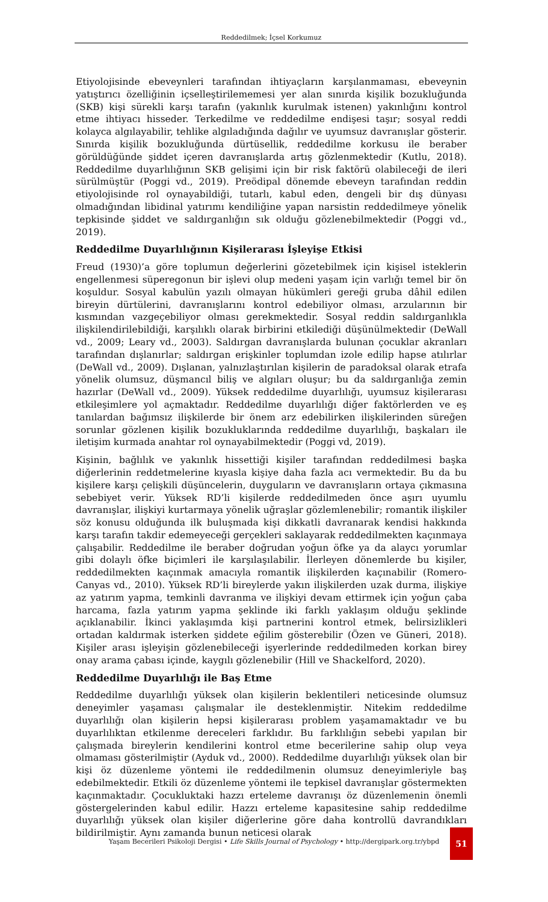Reddedilmek; İçsel Korkumuz
Etiyolojisinde ebeveynleri tarafından ihtiyaçların karşılanmaması, ebeveynin yatıştırıcı özelliğinin içselleştirilememesi yer alan sınırda kişilik bozukluğunda (SKB) kişi sürekli karşı tarafın (yakınlık kurulmak istenen) yakınlığını kontrol etme ihtiyacı hisseder. Terkedilme ve reddedilme endişesi taşır; sosyal reddi kolayca algılayabilir, tehlike algıladığında dağılır ve uyumsuz davranışlar gösterir. Sınırda kişilik bozukluğunda dürtüsellik, reddedilme korkusu ile beraber görüldüğünde şiddet içeren davranışlarda artış gözlenmektedir (Kutlu, 2018). Reddedilme duyarlılığının SKB gelişimi için bir risk faktörü olabileceği de ileri sürülmüştür (Poggi vd., 2019). Preödipal dönemde ebeveyn tarafından reddin etiyolojisinde rol oynayabildiği, tutarlı, kabul eden, dengeli bir dış dünyası olmadığından libidinal yatırımı kendiliğine yapan narsistin reddedilmeye yönelik tepkisinde şiddet ve saldırganlığın sık olduğu gözlenebilmektedir (Poggi vd., 2019).
Reddedilme Duyarlılığının Kişilerarası İşleyişe Etkisi
Freud (1930)’a göre toplumun değerlerini gözetebilmek için kişisel isteklerin engellenmesi süperegonun bir işlevi olup medeni yaşam için varlığı temel bir ön koşuldur. Sosyal kabulün yazılı olmayan hükümleri gereği gruba dâhil edilen bireyin dürtülerini, davranışlarını kontrol edebiliyor olması, arzularının bir kısmından vazgeçebiliyor olması gerekmektedir. Sosyal reddin saldırganlıkla ilişkilendirilebildiği, karşılıklı olarak birbirini etkilediği düşünülmektedir (DeWall vd., 2009; Leary vd., 2003). Saldırgan davranışlarda bulunan çocuklar akranları tarafından dışlanırlar; saldırgan erişkinler toplumdan izole edilip hapse atılırlar (DeWall vd., 2009). Dışlanan, yalnızlaştırılan kişilerin de paradoksal olarak etrafa yönelik olumsuz, düşmancıl biliş ve algıları oluşur; bu da saldırganlığa zemin hazırlar (DeWall vd., 2009). Yüksek reddedilme duyarlılığı, uyumsuz kişilerarası etkileşimlere yol açmaktadır. Reddedilme duyarlılığı diğer faktörlerden ve eş tanılardan bağımsız ilişkilerde bir önem arz edebilirken ilişkilerinden süreğen sorunlar gözlenen kişilik bozukluklarında reddedilme duyarlılığı, başkaları ile iletişim kurmada anahtar rol oynayabilmektedir (Poggi vd, 2019).
Kişinin, bağlılık ve yakınlık hissettiği kişiler tarafından reddedilmesi başka diğerlerinin reddetmelerine kıyasla kişiye daha fazla acı vermektedir. Bu da bu kişilere karşı çelişkili düşüncelerin, duyguların ve davranışların ortaya çıkmasına sebebiyet verir. Yüksek RD’li kişilerde reddedilmeden önce aşırı uyumlu davranışlar, ilişkiyi kurtarmaya yönelik uğraşlar gözlemlenebilir; romantik ilişkiler söz konusu olduğunda ilk buluşmada kişi dikkatli davranarak kendisi hakkında karşı tarafın takdir edemeyeceği gerçekleri saklayarak reddedilmekten kaçınmaya çalışabilir. Reddedilme ile beraber doğrudan yoğun öfke ya da alaycı yorumlar gibi dolaylı öfke biçimleri ile karşılaşılabilir. İlerleyen dönemlerde bu kişiler, reddedilmekten kaçınmak amacıyla romantik ilişkilerden kaçınabilir (Romero-Canyas vd., 2010). Yüksek RD’li bireylerde yakın ilişkilerden uzak durma, ilişkiye az yatırım yapma, temkinli davranma ve ilişkiyi devam ettirmek için yoğun çaba harcama, fazla yatırım yapma şeklinde iki farklı yaklaşım olduğu şeklinde açıklanabilir. İkinci yaklaşımda kişi partnerini kontrol etmek, belirsizlikleri ortadan kaldırmak isterken şiddete eğilim gösterebilir (Özen ve Güneri, 2018). Kişiler arası işleyişin gözlenebileceği işyerlerinde reddedilmeden korkan birey onay arama çabası içinde, kaygılı gözlenebilir (Hill ve Shackelford, 2020).
Reddedilme Duyarlılığı ile Baş Etme
Reddedilme duyarlılığı yüksek olan kişilerin beklentileri neticesinde olumsuz deneyimler yaşaması çalışmalar ile desteklenmiştir. Nitekim reddedilme duyarlılığı olan kişilerin hepsi kişilerarası problem yaşamamaktadır ve bu duyarlılıktan etkilenme dereceleri farklıdır. Bu farklılığın sebebi yapılan bir çalışmada bireylerin kendilerini kontrol etme becerilerine sahip olup veya olmaması gösterilmiştir (Ayduk vd., 2000). Reddedilme duyarlılığı yüksek olan bir kişi öz düzenleme yöntemi ile reddedilmenin olumsuz deneyimleriyle baş edebilmektedir. Etkili öz düzenleme yöntemi ile tepkisel davranışlar göstermekten kaçınmaktadır. Çocukluktaki hazzı erteleme davranışı öz düzenlemenin önemli göstergelerinden kabul edilir. Hazzı erteleme kapasitesine sahip reddedilme duyarlılığı yüksek olan kişiler diğerlerine göre daha kontrollü davrandıkları bildirilmiştir. Aynı zamanda bunun neticesi olarak
Yaşam Becerileri Psikoloji Dergisi • Life Skills Journal of Psychology • http://dergipark.org.tr/ybpd
51